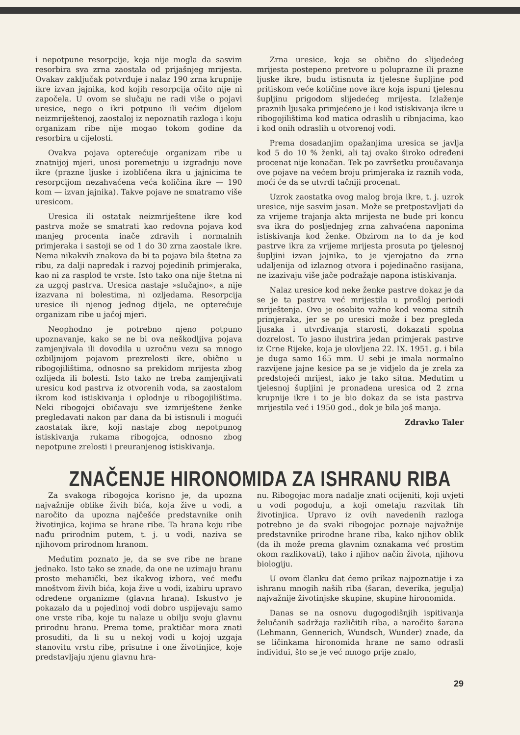i nepotpune resorpcije, koja nije mogla da sasvim resorbira sva zrna zaostala od prijašnjeg mrijesta. Ovakav zaključak potvrđuje i nalaz 190 zrna krupnije ikre izvan jajnika, kod kojih resorpcija očito nije ni započela. U ovom se slučaju ne radi više o pojavi uresice, nego o ikri potpuno ili većim dijelom neizmriještenoj, zaostaloj iz nepoznatih razloga i koju organizam ribe nije mogao tokom godine da resorbira u cijelosti.
Ovakva pojava opterećuje organizam ribe u znatnijoj mjeri, unosi poremetnju u izgradnju nove ikre (prazne ljuske i izobličena ikra u jajnicima te resorpcijom nezahvaćena veća količina ikre — 190 kom — izvan jajnika). Takve pojave ne smatramo više uresicom.
Uresica ili ostatak neizmriještene ikre kod pastrva može se smatrati kao redovna pojava kod manjeg procenta inače zdravih i normalnih primjeraka i sastoji se od 1 do 30 zrna zaostale ikre. Nema nikakvih znakova da bi ta pojava bila štetna za ribu, za dalji napredak i razvoj pojedinih primjeraka, kao ni za rasplod te vrste. Isto tako ona nije štetna ni za uzgoj pastrva. Uresica nastaje »slučajno«, a nije izazvana ni bolestima, ni ozljedama. Resorpcija uresice ili njenog jednog dijela, ne opterećuje organizam ribe u jačoj mjeri.
Neophodno je potrebno njeno potpuno upoznavanje, kako se ne bi ova neškodljiva pojava zamjenjivala ili dovodila u uzročnu vezu sa mnogo ozbiljnijom pojavom prezrelosti ikre, obično u ribogojilištima, odnosno sa prekidom mrijesta zbog ozlijeda ili bolesti. Isto tako ne treba zamjenjivati uresicu kod pastrva iz otvorenih voda, sa zaostalom ikrom kod istiskivanja i oplodnje u ribogojilištima. Neki ribogojci običavaju sve izmriještene ženke pregledavati nakon par dana da bi istisnuli i mogući zaostatak ikre, koji nastaje zbog nepotpunog istiskivanja rukama ribogojca, odnosno zbog nepotpune zrelosti i preuranjenog istiskivanja.
Zrna uresice, koja se obično do slijedećeg mrijesta postepeno pretvore u poluprazne ili prazne ljuske ikre, budu istisnuta iz tjelesne šupljine pod pritiskom veće količine nove ikre koja ispuni tjelesnu šupljinu prigodom slijedećeg mrijesta. Izlaženje praznih ljusaka primjećeno je i kod istiskivanja ikre u ribogojilištima kod matica odraslih u ribnjacima, kao i kod onih odraslih u otvorenoj vodi.
Prema dosadanjim opažanjima uresica se javlja kod 5 do 10 % ženki, ali taj ovako široko određeni procenat nije konačan. Tek po završetku proučavanja ove pojave na većem broju primjeraka iz raznih voda, moći će da se utvrdi tačniji procenat.
Uzrok zaostatka ovog malog broja ikre, t. j. uzrok uresice, nije sasvim jasan. Može se pretpostavljati da za vrijeme trajanja akta mrijesta ne bude pri koncu sva ikra do posljednjeg zrna zahvaćena naponima istiskivanja kod ženke. Obzirom na to da je kod pastrve ikra za vrijeme mrijesta prosuta po tjelesnoj šupljini izvan jajnika, to je vjerojatno da zrna udaljenija od izlaznog otvora i pojedinačno rasijana, ne izazivaju više jače podražaje napona istiskivanja.
Nalaz uresice kod neke ženke pastrve dokaz je da se je ta pastrva već mrijestila u prošloj periodi mriještenja. Ovo je osobito važno kod veoma sitnih primjeraka, jer se po uresici može i bez pregleda ljusaka i utvrđivanja starosti, dokazati spolna dozrelost. To jasno ilustrira jedan primjerak pastrve iz Crne Rijeke, koja je ulovljena 22. IX. 1951. g. i bila je duga samo 165 mm. U sebi je imala normalno razvijene jajne kesice pa se je vidjelo da je zrela za predstojeći mrijest, iako je tako sitna. Međutim u tjelesnoj šupljini je pronađena uresica od 2 zrna krupnije ikre i to je bio dokaz da se ista pastrva mrijestila već i 1950 god., dok je bila još manja.
Zdravko Taler
ZNAČENJE HIRONOMIDA ZA ISHRANU RIBA
Za svakoga ribogojca korisno je, da upozna najvažnije oblike živih bića, koja žive u vodi, a naročito da upozna najčešće predstavnike onih životinjica, kojima se hrane ribe. Ta hrana koju ribe nađu prirodnim putem, t. j. u vodi, naziva se njihovom prirodnom hranom.
Međutim poznato je, da se sve ribe ne hrane jednako. Isto tako se znade, da one ne uzimaju hranu prosto mehanički, bez ikakvog izbora, već među mnoštvom živih bića, koja žive u vodi, izabiru upravo određene organizme (glavna hrana). Iskustvo je pokazalo da u pojedinoj vodi dobro uspijevaju samo one vrste riba, koje tu nalaze u obilju svoju glavnu prirodnu hranu. Prema tome, praktičar mora znati prosuditi, da li su u nekoj vodi u kojoj uzgaja stanovitu vrstu ribe, prisutne i one životinjice, koje predstavljaju njenu glavnu hra-
nu. Ribogojac mora nadalje znati ocijeniti, koji uvjeti u vodi pogoduju, a koji ometaju razvitak tih životinjica. Upravo iz ovih navedenih razloga potrebno je da svaki ribogojac poznaje najvažnije predstavnike prirodne hrane riba, kako njihov oblik (da ih može prema glavnim oznakama već prostim okom razlikovati), tako i njihov način života, njihovu biologiju.
U ovom članku dat ćemo prikaz najpoznatije i za ishranu mnogih naših riba (šaran, deverika, jegulja) najvažnije životinjske skupine, skupine hironomida.
Danas se na osnovu dugogodišnjih ispitivanja želučanih sadržaja različitih riba, a naročito šarana (Lehmann, Gennerich, Wundsch, Wunder) znade, da se ličinkama hironomida hrane ne samo odrasli individui, što se je već mnogo prije znalo,
29